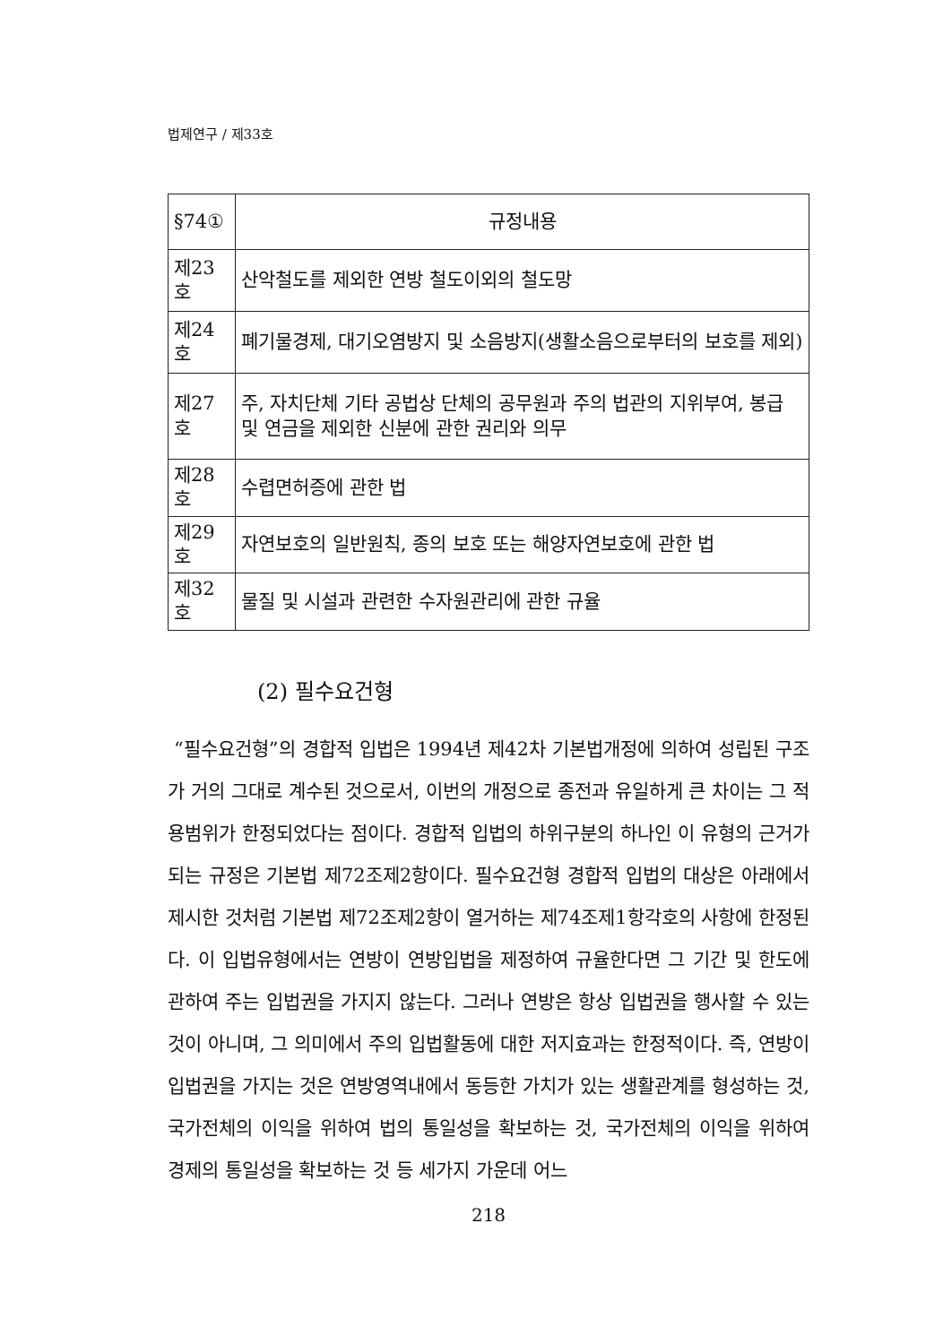법제연구 / 제33호
| §74① | 규정내용 |
| --- | --- |
| 제23호 | 산악철도를 제외한 연방 철도이외의 철도망 |
| 제24호 | 폐기물경제, 대기오염방지 및 소음방지(생활소음으로부터의 보호를 제외) |
| 제27호 | 주, 자치단체 기타 공법상 단체의 공무원과 주의 법관의 지위부여, 봉급 및 연금을 제외한 신분에 관한 권리와 의무 |
| 제28호 | 수렵면허증에 관한 법 |
| 제29호 | 자연보호의 일반원칙, 종의 보호 또는 해양자연보호에 관한 법 |
| 제32호 | 물질 및 시설과 관련한 수자원관리에 관한 규율 |
(2) 필수요건형
“필수요건형”의 경합적 입법은 1994년 제42차 기본법개정에 의하여 성립된 구조가 거의 그대로 계수된 것으로서, 이번의 개정으로 종전과 유일하게 큰 차이는 그 적용범위가 한정되었다는 점이다. 경합적 입법의 하위구분의 하나인 이 유형의 근거가 되는 규정은 기본법 제72조제2항이다. 필수요건형 경합적 입법의 대상은 아래에서 제시한 것처럼 기본법 제72조제2항이 열거하는 제74조제1항각호의 사항에 한정된다. 이 입법유형에서는 연방이 연방입법을 제정하여 규율한다면 그 기간 및 한도에 관하여 주는 입법권을 가지지 않는다. 그러나 연방은 항상 입법권을 행사할 수 있는 것이 아니며, 그 의미에서 주의 입법활동에 대한 저지효과는 한정적이다. 즉, 연방이 입법권을 가지는 것은 연방영역내에서 동등한 가치가 있는 생활관계를 형성하는 것, 국가전체의 이익을 위하여 법의 통일성을 확보하는 것, 국가전체의 이익을 위하여 경제의 통일성을 확보하는 것 등 세가지 가운데 어느
218